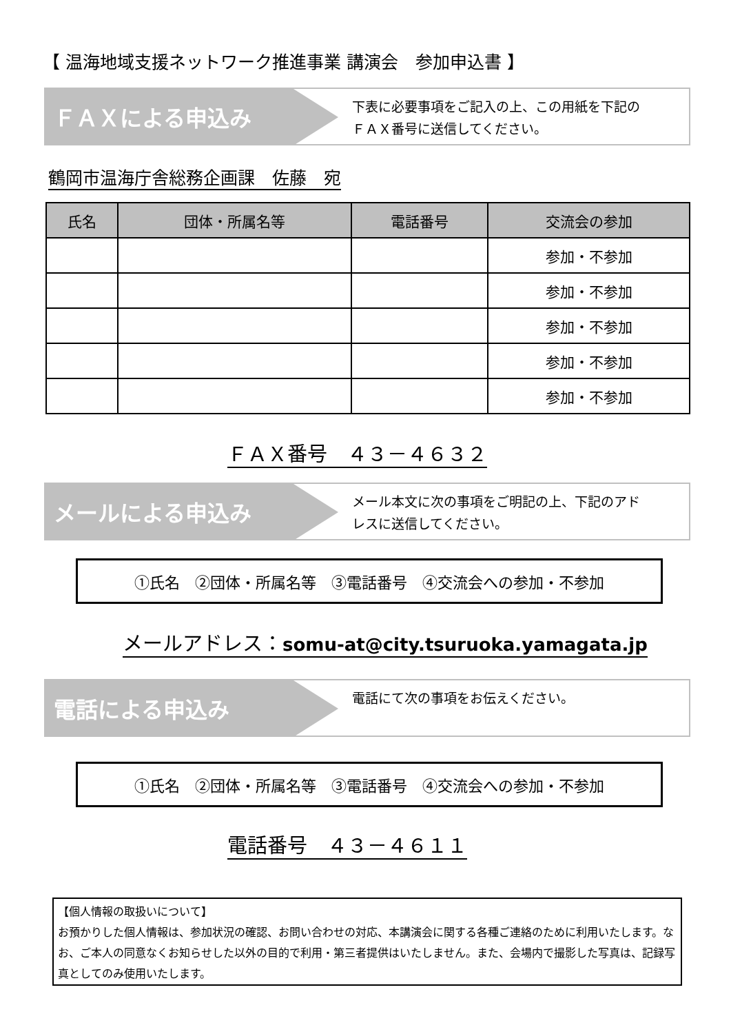【 温海地域支援ネットワーク推進事業 講演会　参加申込書 】
ＦＡＸによる申込み
下表に必要事項をご記入の上、この用紙を下記の
ＦＡＸ番号に送信してください。
鶴岡市温海庁舎総務企画課　佐藤　宛
| 氏名 | 団体・所属名等 | 電話番号 | 交流会の参加 |
| --- | --- | --- | --- |
| | | | 参加・不参加 |
| | | | 参加・不参加 |
| | | | 参加・不参加 |
| | | | 参加・不参加 |
| | | | 参加・不参加 |
ＦＡＸ番号　４３－４６３２
メールによる申込み
メール本文に次の事項をご明記の上、下記のアド
レスに送信してください。
①氏名　②団体・所属名等　③電話番号　④交流会への参加・不参加
メールアドレス：somu-at@city.tsuruoka.yamagata.jp
電話による申込み
電話にて次の事項をお伝えください。
①氏名　②団体・所属名等　③電話番号　④交流会への参加・不参加
電話番号　４３－４６１１
【個人情報の取扱いについて】
お預かりした個人情報は、参加状況の確認、お問い合わせの対応、本講演会に関する各種ご連絡のために利用いたします。なお、ご本人の同意なくお知らせした以外の目的で利用・第三者提供はいたしません。また、会場内で撮影した写真は、記録写真としてのみ使用いたします。